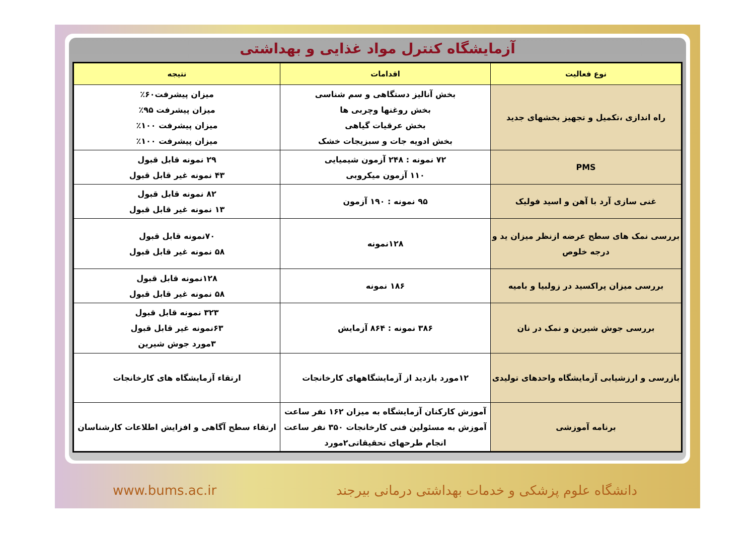آزمایشگاه کنترل مواد غذایی و بهداشتی
| نوع فعالیت | اقدامات | نتیجه |
| --- | --- | --- |
| راه اندازی ،تکمیل و تجهیز بخشهای جدید | بخش آنالیز دستگاهی و سم شناسی بخش روغنها وچربی ها بخش عرقیات گیاهی بخش ادویه جات و سبزیجات خشک | میزان پیشرفت۶۰٪ میزان پیشرفت ۹۵٪ میزان پیشرفت ۱۰۰٪ میزان پیشرفت ۱۰۰٪ |
| PMS | ۷۲ نمونه : ۲۴۸ آزمون شیمیایی ۱۱۰ آزمون میکروبی | ۲۹ نمونه قابل قبول ۴۳ نمونه غیر قابل قبول |
| غنی سازی آرد با آهن و اسید فولیک | ۹۵ نمونه : ۱۹۰ آزمون | ۸۲ نمونه قابل قبول ۱۳ نمونه غیر قابل قبول |
| بررسی نمک های سطح عرضه ازنظر میزان ید و درجه خلوص | ۱۲۸نمونه | ۷۰نمونه قابل قبول ۵۸ نمونه غیر قابل قبول |
| بررسی میزان پراکسید در زولبیا و بامیه | ۱۸۶ نمونه | ۱۲۸نمونه قابل قبول ۵۸ نمونه غیر قابل قبول |
| بررسی جوش شیرین و نمک در نان | ۳۸۶ نمونه : ۸۶۴ آزمایش | ۳۲۳ نمونه قابل قبول ۶۳نمونه غیر قابل قبول ۳مورد جوش شیرین |
| بازرسی و ارزشیابی آزمایشگاه واحدهای تولیدی | ۱۲مورد بازدید از آزمایشگاههای کارخانجات | ارتقاء آزمایشگاه های کارخانجات |
| برنامه آموزشی | آموزش کارکنان آزمایشگاه به میزان ۱۶۲ نفر ساعت آموزش به مسئولین فنی کارخانجات ۳۵۰ نفر ساعت انجام طرحهای تحقیقاتی۲مورد | ارتقاء سطح آگاهی و افزایش اطلاعات کارشناسان |
www.bums.ac.ir دانشگاه علوم پزشکی و خدمات بهداشتی درمانی بیرجند